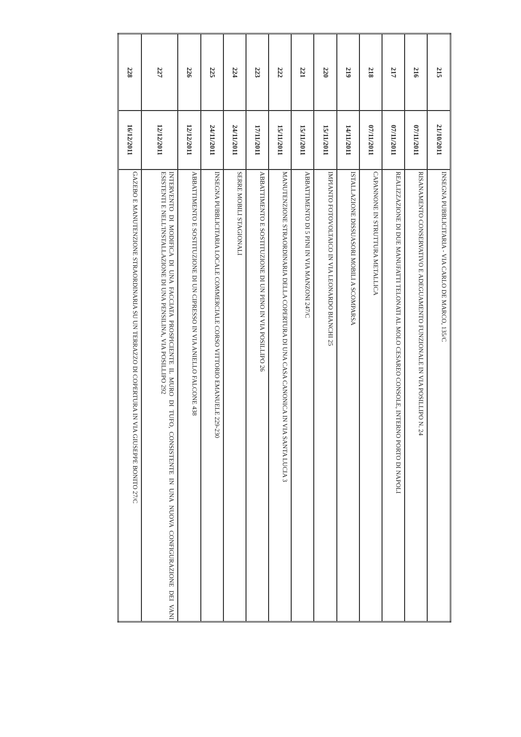| 215 | 21/10/2011 | INSEGNA PUBBLICITARIA - VIA CARLO DE MARCO, 135/C |
| 216 | 07/11/2011 | RISANAMENTO CONSERVATIVO E ADEGUAMENTO FUNZIONALE IN VIA POSILLIPO N. 24 |
| 217 | 07/11/2011 | REALIZZAZIONE DI DUE MANUFATTI TELONATI AL MOLO CESAREO CONSOLE, INTERNO PORTO DI NAPOLI |
| 218 | 07/11/2011 | CAPANNONE IN STRUTTURA METALLICA |
| 219 | 14/11/2011 | ISTALLAZIONE DISSUASORI MOBILI A SCOMPARSA |
| 220 | 15/11/2011 | IMPIANTO FOTOVOLTAICO IN VIA LEONARDO BIANCHI 25 |
| 221 | 15/11/2011 | ABBATTIMENTO DI 5 PINI IN VIA MANZONI 247/C |
| 222 | 15/11/2011 | MANUTENZIONE STRAORDINARIA DELLA COPERTURA DI UNA CASA CANONICA IN VIA SANTA LUCIA 3 |
| 223 | 17/11/2011 | ABBATTIMENTO E SOSTITUZIONE DI UN PINO IN VIA POSILLIPO 26 |
| 224 | 24/11/2011 | SERRE MOBILI STAGIONALI |
| 225 | 24/11/2011 | INSEGNA PUBBLICITARIA LOCALE COMMERCIALE CORSO VITTORIO EMANUELE 229-230 |
| 226 | 12/12/2011 | ABBATTIMENTO E SOSTITUZIONE DI UN CIPRESSO IN VIA ANIELLO FALCONE 438 |
| 227 | 12/12/2011 | INTERVENTO DI MODIFICA DI UNA FACCIATA PROSPICIENTE IL MURO DI TUFO, CONSISTENTE IN UNA NUOVA CONFIGURAZIONE DEI VANI ESISTENTI E NELL'INSTALLAZIONE DI UNA PENSILINA, VIA POSILLIPO 292 |
| 228 | 16/12/2011 | GAZEBO E MANUTENZIONE STRAORDINARIA SU UN TERRAZZO DI COPERTURA IN VIA GIUSEPPE BONITO 27/C |